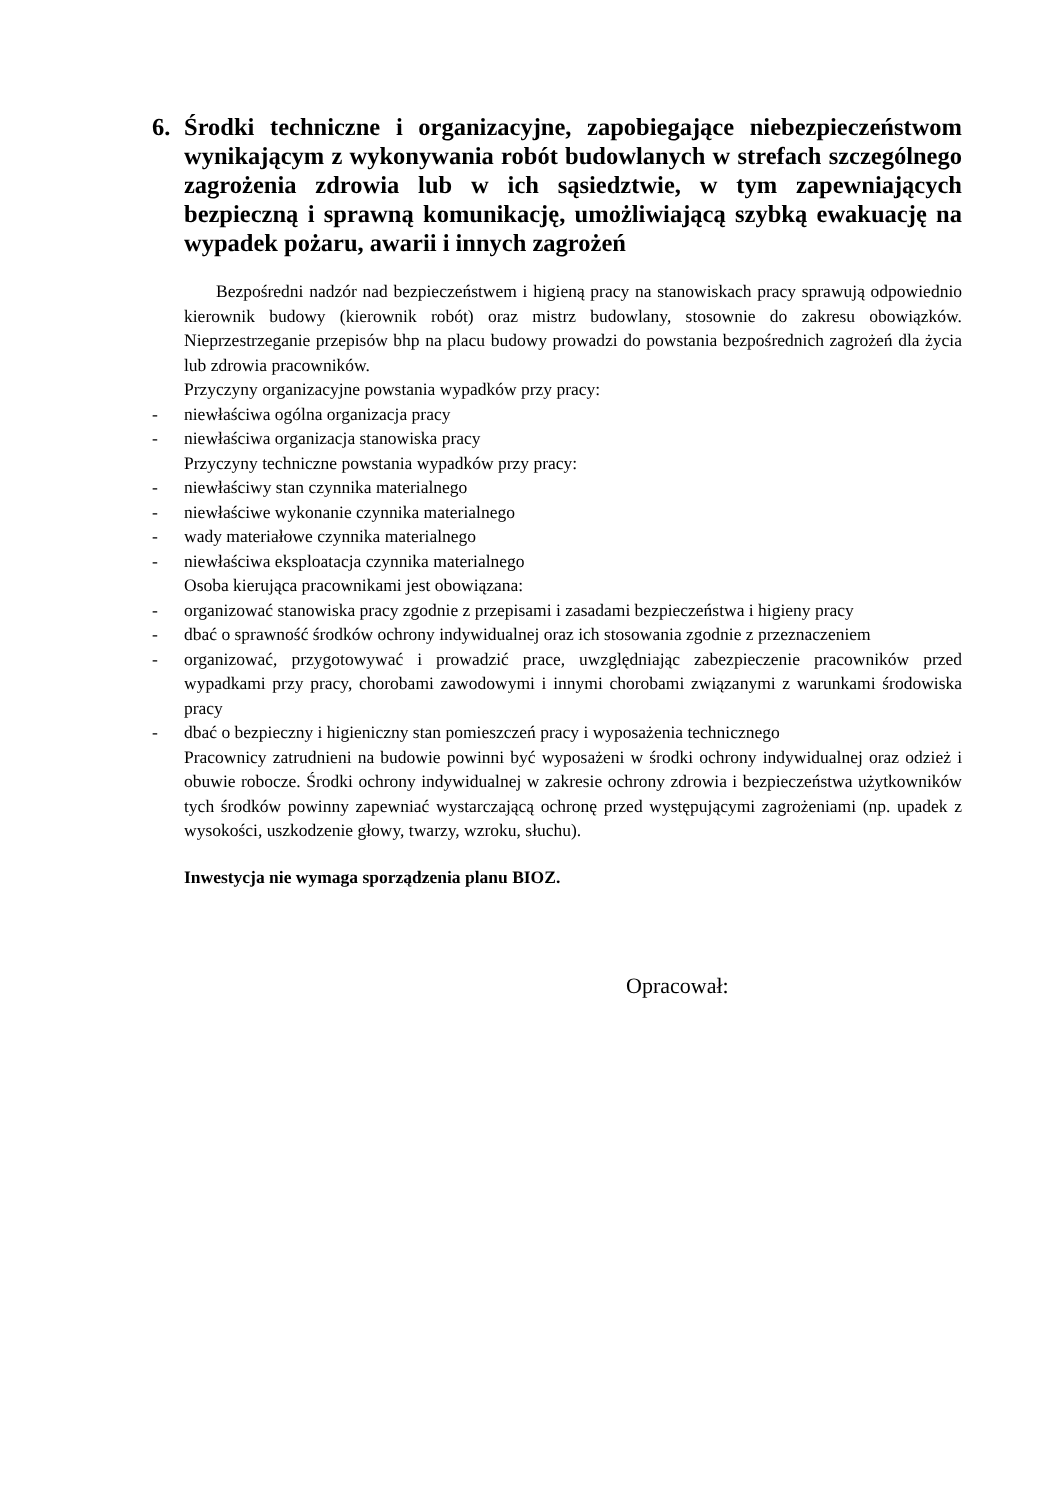6. Środki techniczne i organizacyjne, zapobiegające niebezpieczeństwom wynikającym z wykonywania robót budowlanych w strefach szczególnego zagrożenia zdrowia lub w ich sąsiedztwie, w tym zapewniających bezpieczną i sprawną komunikację, umożliwiającą szybką ewakuację na wypadek pożaru, awarii i innych zagrożeń
Bezpośredni nadzór nad bezpieczeństwem i higieną pracy na stanowiskach pracy sprawują odpowiednio kierownik budowy (kierownik robót) oraz mistrz budowlany, stosownie do zakresu obowiązków. Nieprzestrzeganie przepisów bhp na placu budowy prowadzi do powstania bezpośrednich zagrożeń dla życia lub zdrowia pracowników.
Przyczyny organizacyjne powstania wypadków przy pracy:
- niewłaściwa ogólna organizacja pracy
- niewłaściwa organizacja stanowiska pracy
Przyczyny techniczne powstania wypadków przy pracy:
- niewłaściwy stan czynnika materialnego
- niewłaściwe wykonanie czynnika materialnego
- wady materiałowe czynnika materialnego
- niewłaściwa eksploatacja czynnika materialnego
Osoba kierująca pracownikami jest obowiązana:
- organizować stanowiska pracy zgodnie z przepisami i zasadami bezpieczeństwa i higieny pracy
- dbać o sprawność środków ochrony indywidualnej oraz ich stosowania zgodnie z przeznaczeniem
- organizować, przygotowywać i prowadzić prace, uwzględniając zabezpieczenie pracowników przed wypadkami przy pracy, chorobami zawodowymi i innymi chorobami związanymi z warunkami środowiska pracy
- dbać o bezpieczny i higieniczny stan pomieszczeń pracy i wyposażenia technicznego
Pracownicy zatrudnieni na budowie powinni być wyposażeni w środki ochrony indywidualnej oraz odzież i obuwie robocze. Środki ochrony indywidualnej w zakresie ochrony zdrowia i bezpieczeństwa użytkowników tych środków powinny zapewniać wystarczającą ochronę przed występującymi zagrożeniami (np. upadek z wysokości, uszkodzenie głowy, twarzy, wzroku, słuchu).
Inwestycja nie wymaga sporządzenia planu BIOZ.
Opracował: